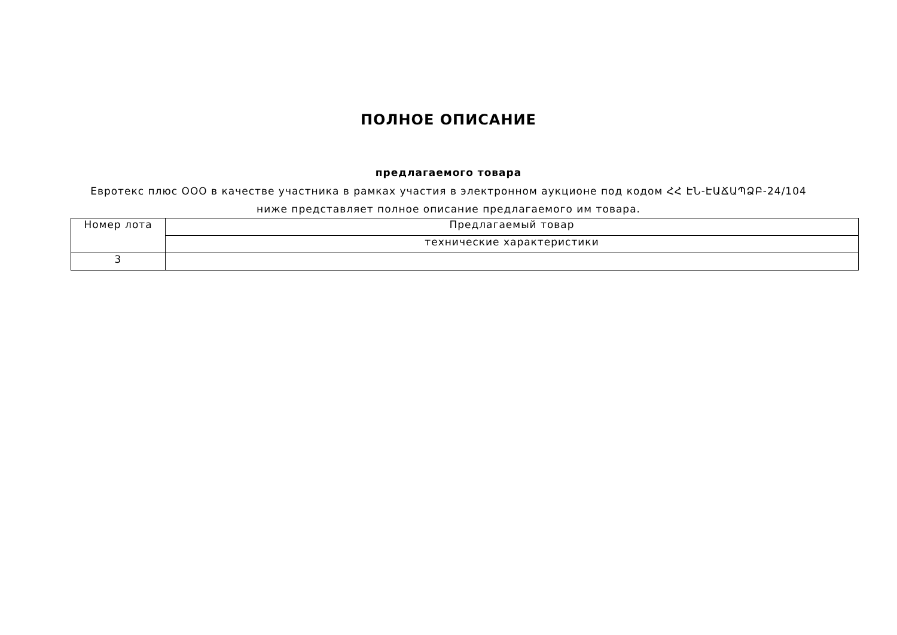ПОЛНОЕ ОПИСАНИЕ
предлагаемого товара
Евротекс плюс ООО в качестве участника в рамках участия в электронном аукционе под кодом ՀՀ ԷՆ-ԷԱՃԱՊՁԲ-24/104 ниже представляет полное описание предлагаемого им товара.
| Номер лота | Предлагаемый товар |
| | технические характеристики |
| 3 | |